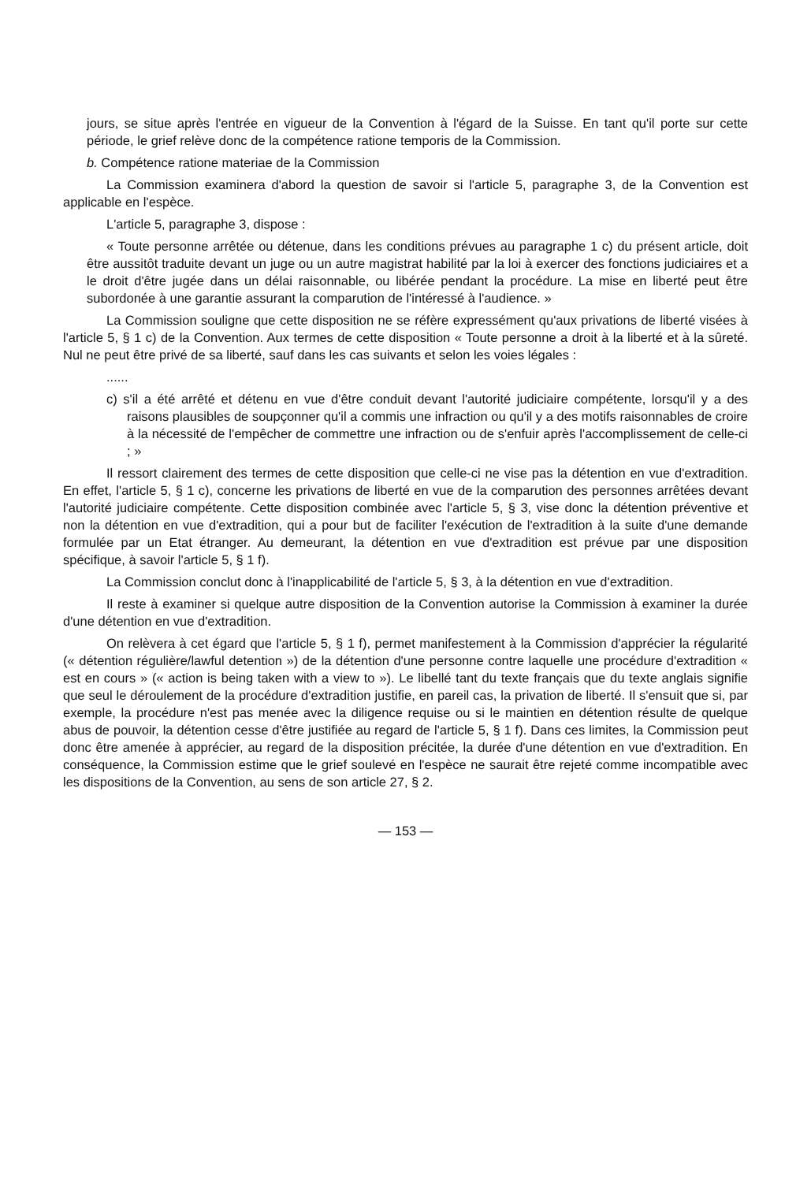jours, se situe après l'entrée en vigueur de la Convention à l'égard de la Suisse. En tant qu'il porte sur cette période, le grief relève donc de la compétence ratione temporis de la Commission.
b. Compétence ratione materiae de la Commission
La Commission examinera d'abord la question de savoir si l'article 5, paragraphe 3, de la Convention est applicable en l'espèce.
L'article 5, paragraphe 3, dispose :
« Toute personne arrêtée ou détenue, dans les conditions prévues au paragraphe 1 c) du présent article, doit être aussitôt traduite devant un juge ou un autre magistrat habilité par la loi à exercer des fonctions judiciaires et a le droit d'être jugée dans un délai raisonnable, ou libérée pendant la procédure. La mise en liberté peut être subordonée à une garantie assurant la comparution de l'intéressé à l'audience. »
La Commission souligne que cette disposition ne se réfère expressément qu'aux privations de liberté visées à l'article 5, § 1 c) de la Convention. Aux termes de cette disposition « Toute personne a droit à la liberté et à la sûreté. Nul ne peut être privé de sa liberté, sauf dans les cas suivants et selon les voies légales :
......
c) s'il a été arrêté et détenu en vue d'être conduit devant l'autorité judiciaire compétente, lorsqu'il y a des raisons plausibles de soupçonner qu'il a commis une infraction ou qu'il y a des motifs raisonnables de croire à la nécessité de l'empêcher de commettre une infraction ou de s'enfuir après l'accomplissement de celle-ci ; »
Il ressort clairement des termes de cette disposition que celle-ci ne vise pas la détention en vue d'extradition. En effet, l'article 5, § 1 c), concerne les privations de liberté en vue de la comparution des personnes arrêtées devant l'autorité judiciaire compétente. Cette disposition combinée avec l'article 5, § 3, vise donc la détention préventive et non la détention en vue d'extradition, qui a pour but de faciliter l'exécution de l'extradition à la suite d'une demande formulée par un Etat étranger. Au demeurant, la détention en vue d'extradition est prévue par une disposition spécifique, à savoir l'article 5, § 1 f).
La Commission conclut donc à l'inapplicabilité de l'article 5, § 3, à la détention en vue d'extradition.
Il reste à examiner si quelque autre disposition de la Convention autorise la Commission à examiner la durée d'une détention en vue d'extradition.
On relèvera à cet égard que l'article 5, § 1 f), permet manifestement à la Commission d'apprécier la régularité (« détention régulière/lawful detention ») de la détention d'une personne contre laquelle une procédure d'extradition « est en cours » (« action is being taken with a view to »). Le libellé tant du texte français que du texte anglais signifie que seul le déroulement de la procédure d'extradition justifie, en pareil cas, la privation de liberté. Il s'ensuit que si, par exemple, la procédure n'est pas menée avec la diligence requise ou si le maintien en détention résulte de quelque abus de pouvoir, la détention cesse d'être justifiée au regard de l'article 5, § 1 f). Dans ces limites, la Commission peut donc être amenée à apprécier, au regard de la disposition précitée, la durée d'une détention en vue d'extradition. En conséquence, la Commission estime que le grief soulevé en l'espèce ne saurait être rejeté comme incompatible avec les dispositions de la Convention, au sens de son article 27, § 2.
— 153 —